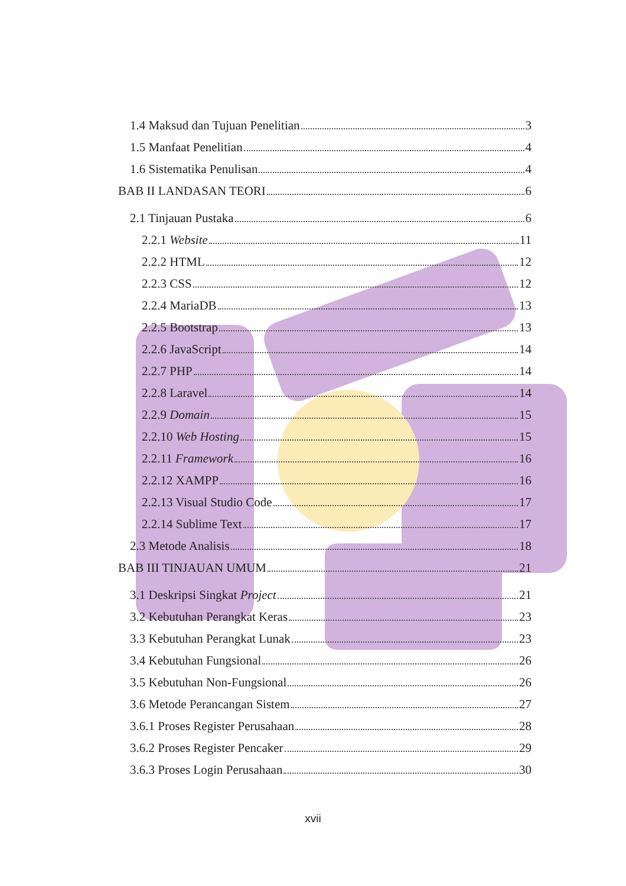1.4 Maksud dan Tujuan Penelitian 3
1.5 Manfaat Penelitian 4
1.6 Sistematika Penulisan 4
BAB II LANDASAN TEORI 6
2.1 Tinjauan Pustaka 6
2.2.1 Website 11
2.2.2 HTML 12
2.2.3 CSS 12
2.2.4 MariaDB 13
2.2.5 Bootstrap 13
2.2.6 JavaScript 14
2.2.7 PHP 14
2.2.8 Laravel 14
2.2.9 Domain 15
2.2.10 Web Hosting 15
2.2.11 Framework 16
2.2.12 XAMPP 16
2.2.13 Visual Studio Code 17
2.2.14 Sublime Text 17
2.3 Metode Analisis 18
BAB III TINJAUAN UMUM 21
3.1 Deskripsi Singkat Project 21
3.2 Kebutuhan Perangkat Keras 23
3.3 Kebutuhan Perangkat Lunak 23
3.4 Kebutuhan Fungsional 26
3.5 Kebutuhan Non-Fungsional 26
3.6 Metode Perancangan Sistem 27
3.6.1 Proses Register Perusahaan 28
3.6.2 Proses Register Pencaker 29
3.6.3 Proses Login Perusahaan 30
xvii